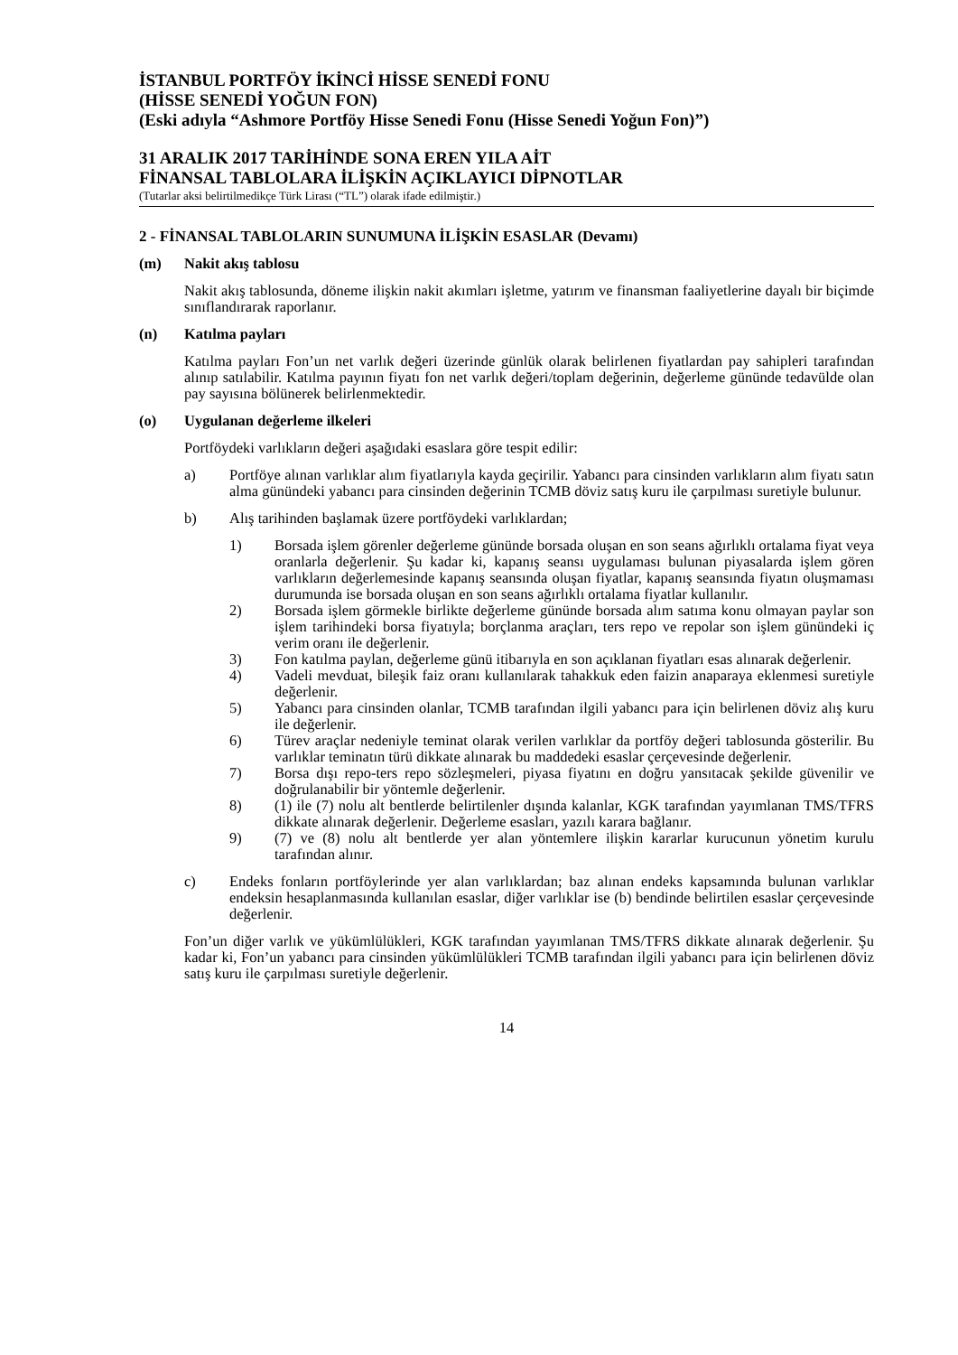İSTANBUL PORTFÖY İKİNCİ HİSSE SENEDİ FONU
(HİSSE SENEDİ YOĞUN FON)
(Eski adıyla “Ashmore Portföy Hisse Senedi Fonu (Hisse Senedi Yoğun Fon)”)
31 ARALIK 2017 TARİHİNDE SONA EREN YILA AİT
FİNANSAL TABLOLARA İLİŞKİN AÇIKLAYICI DİPNOTLAR
(Tutarlar aksi belirtilmedikçe Türk Lirası (“TL”) olarak ifade edilmiştir.)
2 - FİNANSAL TABLOLARIN SUNUMUNA İLİŞKİN ESASLAR (Devamı)
(m) Nakit akış tablosu
Nakit akış tablosunda, döneme ilişkin nakit akımları işletme, yatırım ve finansman faaliyetlerine dayalı bir biçimde sınıflandırarak raporlanır.
(n) Katılma payları
Katılma payları Fon’un net varlık değeri üzerinde günlük olarak belirlenen fiyatlardan pay sahipleri tarafından alınıp satılabilir. Katılma payının fiyatı fon net varlık değeri/toplam değerinin, değerleme gününde tedavülde olan pay sayısına bölünerek belirlenmektedir.
(o) Uygulanan değerleme ilkeleri
Portföydeki varlıkların değeri aşağıdaki esaslara göre tespit edilir:
a) Portföye alınan varlıklar alım fiyatlarıyla kayda geçirilir. Yabancı para cinsinden varlıkların alım fiyatı satın alma günündeki yabancı para cinsinden değerinin TCMB döviz satış kuru ile çarpılması suretiyle bulunur.
b) Alış tarihinden başlamak üzere portföydeki varlıklardan;
1) Borsada işlem görenler değerleme gününde borsada oluşan en son seans ağırlıklı ortalama fiyat veya oranlarla değerlenir. Şu kadar ki, kapanış seansı uygulaması bulunan piyasalarda işlem gören varlıkların değerlemesinde kapanış seansında oluşan fiyatlar, kapanış seansında fiyatın oluşmaması durumunda ise borsada oluşan en son seans ağırlıklı ortalama fiyatlar kullanılır.
2) Borsada işlem görmekle birlikte değerleme gününde borsada alım satıma konu olmayan paylar son işlem tarihindeki borsa fiyatıyla; borçlanma araçları, ters repo ve repolar son işlem günündeki iç verim oranı ile değerlenir.
3) Fon katılma paylan, değerleme günü itibarıyla en son açıklanan fiyatları esas alınarak değerlenir.
4) Vadeli mevduat, bileşik faiz oranı kullanılarak tahakkuk eden faizin anaparaya eklenmesi suretiyle değerlenir.
5) Yabancı para cinsinden olanlar, TCMB tarafından ilgili yabancı para için belirlenen döviz alış kuru ile değerlenir.
6) Türev araçlar nedeniyle teminat olarak verilen varlıklar da portföy değeri tablosunda gösterilir. Bu varlıklar teminatın türü dikkate alınarak bu maddedeki esaslar çerçevesinde değerlenir.
7) Borsa dışı repo-ters repo sözleşmeleri, piyasa fiyatını en doğru yansıtacak şekilde güvenilir ve doğrulanabilir bir yöntemle değerlenir.
8) (1) ile (7) nolu alt bentlerde belirtilenler dışında kalanlar, KGK tarafından yayımlanan TMS/TFRS dikkate alınarak değerlenir. Değerleme esasları, yazılı karara bağlanır.
9) (7) ve (8) nolu alt bentlerde yer alan yöntemlere ilişkin kararlar kurucunun yönetim kurulu tarafından alınır.
c) Endeks fonların portföylerinde yer alan varlıklardan; baz alınan endeks kapsamında bulunan varlıklar endeksin hesaplanmasında kullanılan esaslar, diğer varlıklar ise (b) bendinde belirtilen esaslar çerçevesinde değerlenir.
Fon’un diğer varlık ve yükümlülükleri, KGK tarafından yayımlanan TMS/TFRS dikkate alınarak değerlenir. Şu kadar ki, Fon’un yabancı para cinsinden yükümlülükleri TCMB tarafından ilgili yabancı para için belirlenen döviz satış kuru ile çarpılması suretiyle değerlenir.
14